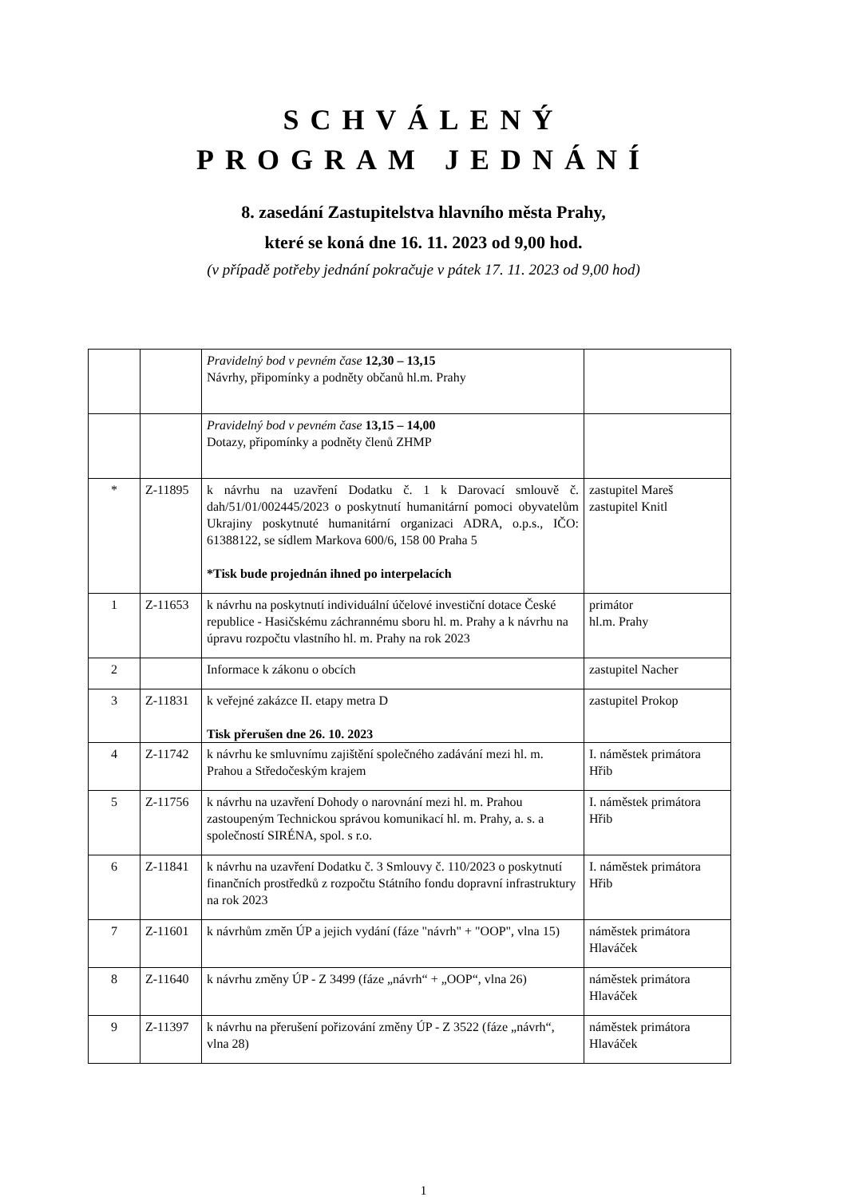SCHVÁLENÝ
PROGRAM JEDNÁNÍ
8. zasedání Zastupitelstva hlavního města Prahy,
které se koná dne 16. 11. 2023 od 9,00 hod.
(v případě potřeby jednání pokračuje v pátek 17. 11. 2023 od 9,00 hod)
| | | Pravidelný bod v pevném čase 12,30 – 13,15 Návrhy, připomínky a podněty občanů hl.m. Prahy | |
| | | Pravidelný bod v pevném čase 13,15 – 14,00 Dotazy, připomínky a podněty členů ZHMP | |
| * | Z-11895 | k návrhu na uzavření Dodatku č. 1 k Darovací smlouvě č. dah/51/01/002445/2023 o poskytnutí humanitární pomoci obyvatelům Ukrajiny poskytnuté humanitární organizaci ADRA, o.p.s., IČO: 61388122, se sídlem Markova 600/6, 158 00 Praha 5 *Tisk bude projednán ihned po interpelacích | zastupitel Mareš zastupitel Knitl |
| 1 | Z-11653 | k návrhu na poskytnutí individuální účelové investiční dotace České republice - Hasičskému záchrannému sboru hl. m. Prahy a k návrhu na úpravu rozpočtu vlastního hl. m. Prahy na rok 2023 | primátor hl.m. Prahy |
| 2 | | Informace k zákonu o obcích | zastupitel Nacher |
| 3 | Z-11831 | k veřejné zakázce II. etapy metra D Tisk přerušen dne 26. 10. 2023 | zastupitel Prokop |
| 4 | Z-11742 | k návrhu ke smluvnímu zajištění společného zadávání mezi hl. m. Prahou a Středočeským krajem | I. náměstek primátora Hřib |
| 5 | Z-11756 | k návrhu na uzavření Dohody o narovnání mezi hl. m. Prahou zastoupeným Technickou správou komunikací hl. m. Prahy, a. s. a společností SIRÉNA, spol. s r.o. | I. náměstek primátora Hřib |
| 6 | Z-11841 | k návrhu na uzavření Dodatku č. 3 Smlouvy č. 110/2023 o poskytnutí finančních prostředků z rozpočtu Státního fondu dopravní infrastruktury na rok 2023 | I. náměstek primátora Hřib |
| 7 | Z-11601 | k návrhům změn ÚP a jejich vydání (fáze "návrh" + "OOP", vlna 15) | náměstek primátora Hlaváček |
| 8 | Z-11640 | k návrhu změny ÚP - Z 3499 (fáze „návrh“ + „OOP“, vlna 26) | náměstek primátora Hlaváček |
| 9 | Z-11397 | k návrhu na přerušení pořizování změny ÚP - Z 3522 (fáze „návrh“, vlna 28) | náměstek primátora Hlaváček |
1